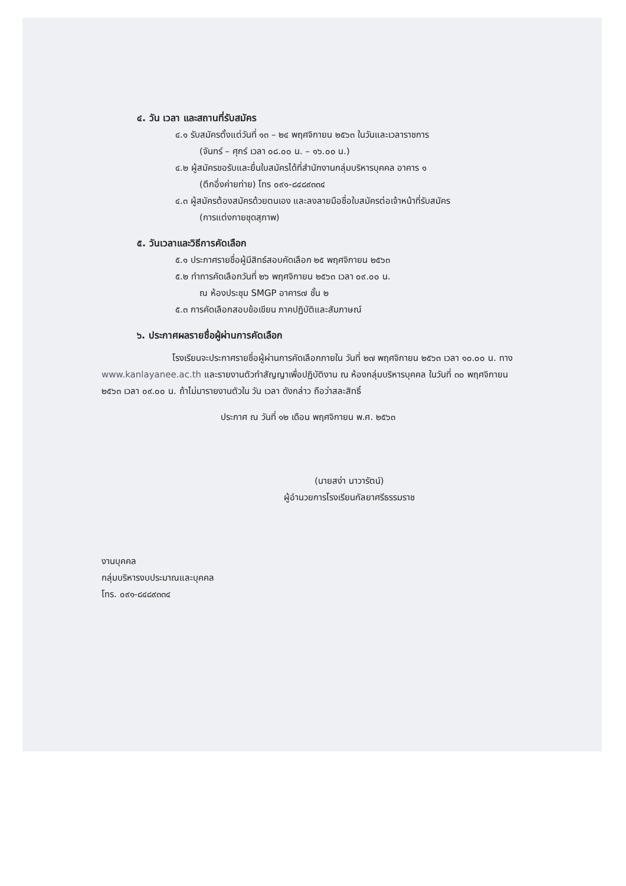๔. วัน เวลา และสถานที่รับสมัคร
๔.๑ รับสมัครตั้งแต่วันที่ ๑๓ – ๒๔ พฤศจิกายน ๒๕๖๓ ในวันและเวลาราชการ
(จันทร์ – ศุกร์ เวลา ๐๘.๐๐ น. – ๑๖.๐๐ น.)
๔.๒ ผู้สมัครขอรับและยื่นใบสมัครได้ที่สำนักงานกลุ่มบริหารบุคคล อาคาร ๑
(ตึกอึ่งค่ายท่าย) โทร ๐๙๑-๘๔๘๙๓๓๔
๔.๓ ผู้สมัครต้องสมัครด้วยตนเอง และลงลายมือชื่อใบสมัครต่อเจ้าหน้าที่รับสมัคร
(การแต่งกายชุดสุภาพ)
๕. วันเวลาและวิธีการคัดเลือก
๕.๑ ประกาศรายชื่อผู้มีสิทธ์สอบคัดเลือก ๒๕ พฤศจิกายน ๒๕๖๓
๕.๒ ทำการคัดเลือกวันที่ ๒๖ พฤศจิกายน ๒๕๖๓ เวลา ๐๙.๐๐ น.
ณ ห้องประชุม SMGP อาคาร๗ ชั้น ๒
๕.๓ การคัดเลือกสอบข้อเขียน ภาคปฏิบัติและสัมภาษณ์
๖. ประกาศผลรายชื่อผู้ผ่านการคัดเลือก
โรงเรียนจะประกาศรายชื่อผู้ผ่านการคัดเลือกภายใน วันที่ ๒๗ พฤศจิกายน ๒๕๖๓ เวลา ๑๐.๐๐ น. ทาง www.kanlayanee.ac.th และรายงานตัวทำสัญญาเพื่อปฏิบัติงาน ณ ห้องกลุ่มบริหารบุคคล ในวันที่ ๓๐ พฤศจิกายน ๒๕๖๓ เวลา ๐๙.๐๐ น. ถ้าไม่มารายงานตัวใน วัน เวลา ดังกล่าว ถือว่าสละสิทธิ์
ประกาศ ณ วันที่ ๑๒ เดือน พฤศจิกายน พ.ศ. ๒๕๖๓
(นายสง่า นาวารัตน์)
ผู้อำนวยการโรงเรียนกัลยาศรีธรรมราช
งานบุคคล
กลุ่มบริหารงบประมาณและบุคคล
โทร. ๐๙๑-๘๔๘๙๓๓๔